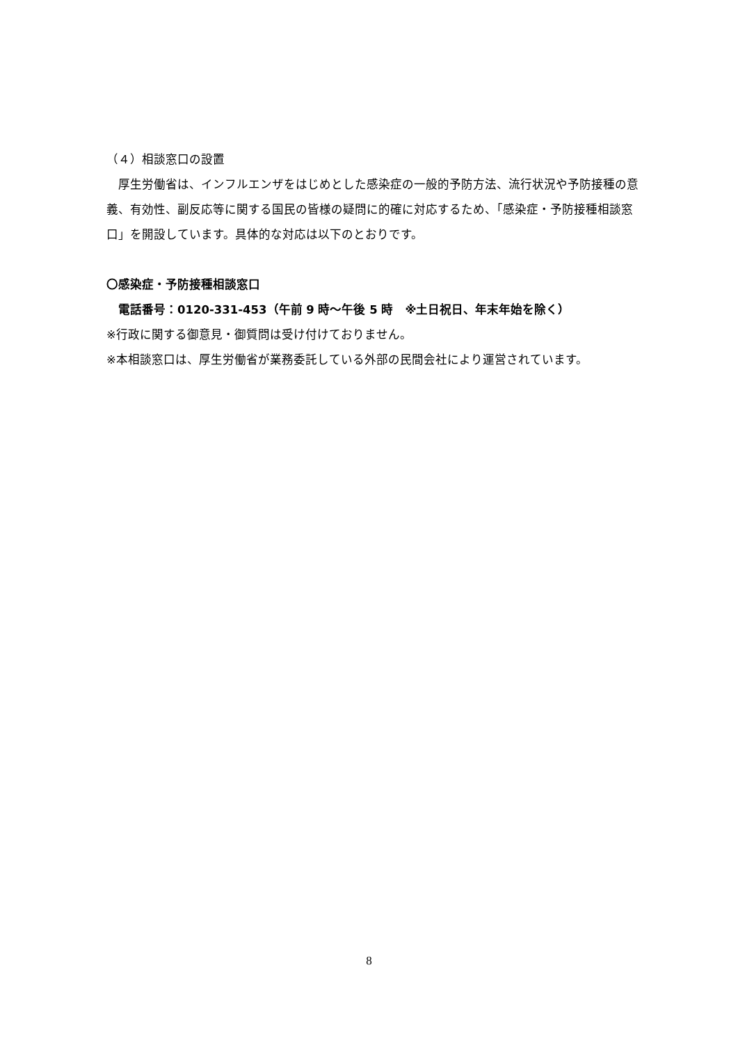（４）相談窓口の設置
　厚生労働省は、インフルエンザをはじめとした感染症の一般的予防方法、流行状況や予防接種の意義、有効性、副反応等に関する国民の皆様の疑問に的確に対応するため、「感染症・予防接種相談窓口」を開設しています。具体的な対応は以下のとおりです。
〇感染症・予防接種相談窓口
　電話番号：0120-331-453（午前 9 時～午後 5 時　※土日祝日、年末年始を除く）
※行政に関する御意見・御質問は受け付けておりません。
※本相談窓口は、厚生労働省が業務委託している外部の民間会社により運営されています。
8